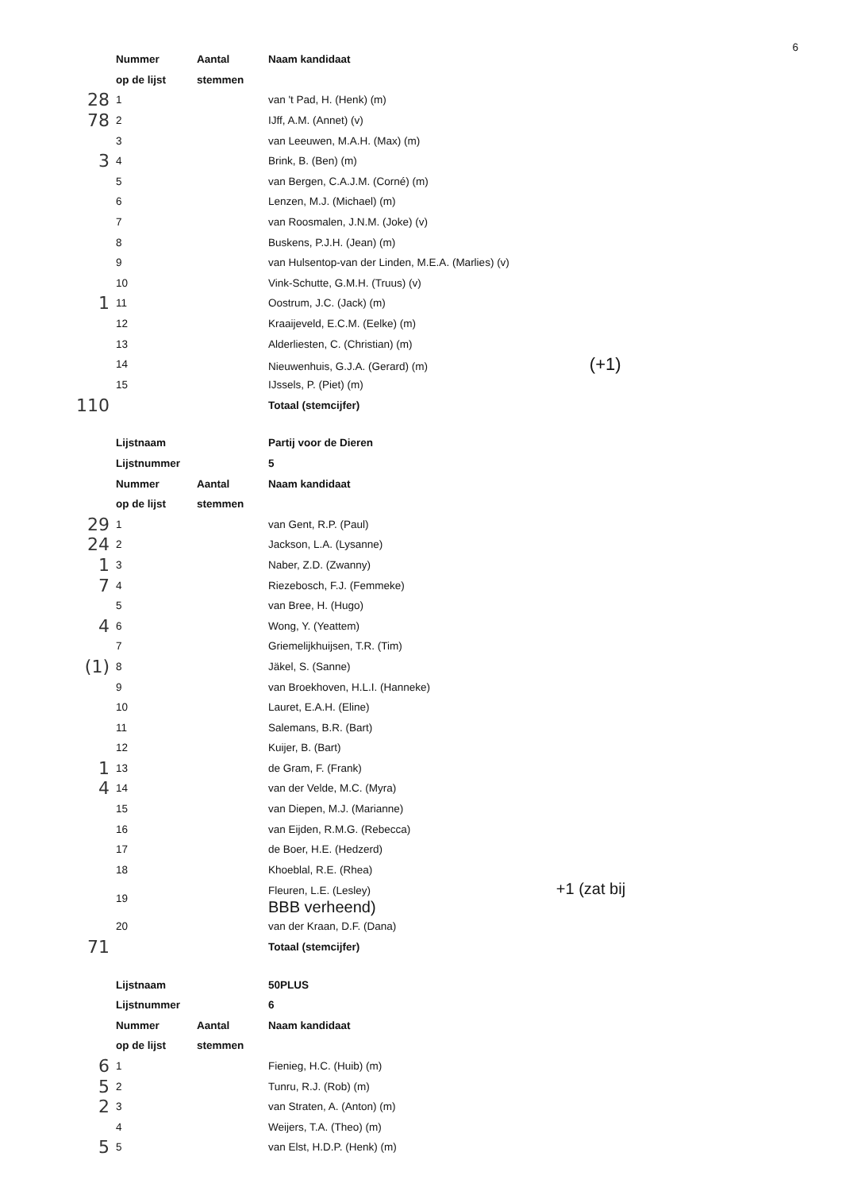6
| | Nummer | Aantal | Naam kandidaat |
| | op de lijst | stemmen | |
| 28 | 1 | | van 't Pad, H. (Henk) (m) |
| 78 | 2 | | IJff, A.M. (Annet) (v) |
| | 3 | | van Leeuwen, M.A.H. (Max) (m) |
| 3 | 4 | | Brink, B. (Ben) (m) |
| | 5 | | van Bergen, C.A.J.M. (Corné) (m) |
| | 6 | | Lenzen, M.J. (Michael) (m) |
| | 7 | | van Roosmalen, J.N.M. (Joke) (v) |
| | 8 | | Buskens, P.J.H. (Jean) (m) |
| | 9 | | van Hulsentop-van der Linden, M.E.A. (Marlies) (v) |
| | 10 | | Vink-Schutte, G.M.H. (Truus) (v) |
| 1 | 11 | | Oostrum, J.C. (Jack) (m) |
| | 12 | | Kraaijeveld, E.C.M. (Eelke) (m) |
| | 13 | | Alderliesten, C. (Christian) (m) |
| | 14 | | Nieuwenhuis, G.J.A. (Gerard) (m) (+1) |
| | 15 | | IJssels, P. (Piet) (m) |
| 110 | | | Totaal (stemcijfer) |
| | Lijstnaam | | Partij voor de Dieren |
| | Lijstnummer | | 5 |
| | Nummer | Aantal | Naam kandidaat |
| | op de lijst | stemmen | |
| 29 | 1 | | van Gent, R.P. (Paul) |
| 24 | 2 | | Jackson, L.A. (Lysanne) |
| 1 | 3 | | Naber, Z.D. (Zwanny) |
| 7 | 4 | | Riezebosch, F.J. (Femmeke) |
| | 5 | | van Bree, H. (Hugo) |
| 4 | 6 | | Wong, Y. (Yeattem) |
| | 7 | | Griemelijkhuijsen, T.R. (Tim) |
| (1) | 8 | | Jäkel, S. (Sanne) |
| | 9 | | van Broekhoven, H.L.I. (Hanneke) |
| | 10 | | Lauret, E.A.H. (Eline) |
| | 11 | | Salemans, B.R. (Bart) |
| | 12 | | Kuijer, B. (Bart) |
| 1 | 13 | | de Gram, F. (Frank) |
| 4 | 14 | | van der Velde, M.C. (Myra) |
| | 15 | | van Diepen, M.J. (Marianne) |
| | 16 | | van Eijden, R.M.G. (Rebecca) |
| | 17 | | de Boer, H.E. (Hedzerd) |
| | 18 | | Khoeblal, R.E. (Rhea) |
| | 19 | | Fleuren, L.E. (Lesley) +1 (zat bij BBB verheend) |
| | 20 | | van der Kraan, D.F. (Dana) |
| 71 | | | Totaal (stemcijfer) |
| | Lijstnaam | | 50PLUS |
| | Lijstnummer | | 6 |
| | Nummer | Aantal | Naam kandidaat |
| | op de lijst | stemmen | |
| 6 | 1 | | Fienieg, H.C. (Huib) (m) |
| 5 | 2 | | Tunru, R.J. (Rob) (m) |
| 2 | 3 | | van Straten, A. (Anton) (m) |
| | 4 | | Weijers, T.A. (Theo) (m) |
| 5 | 5 | | van Elst, H.D.P. (Henk) (m) |